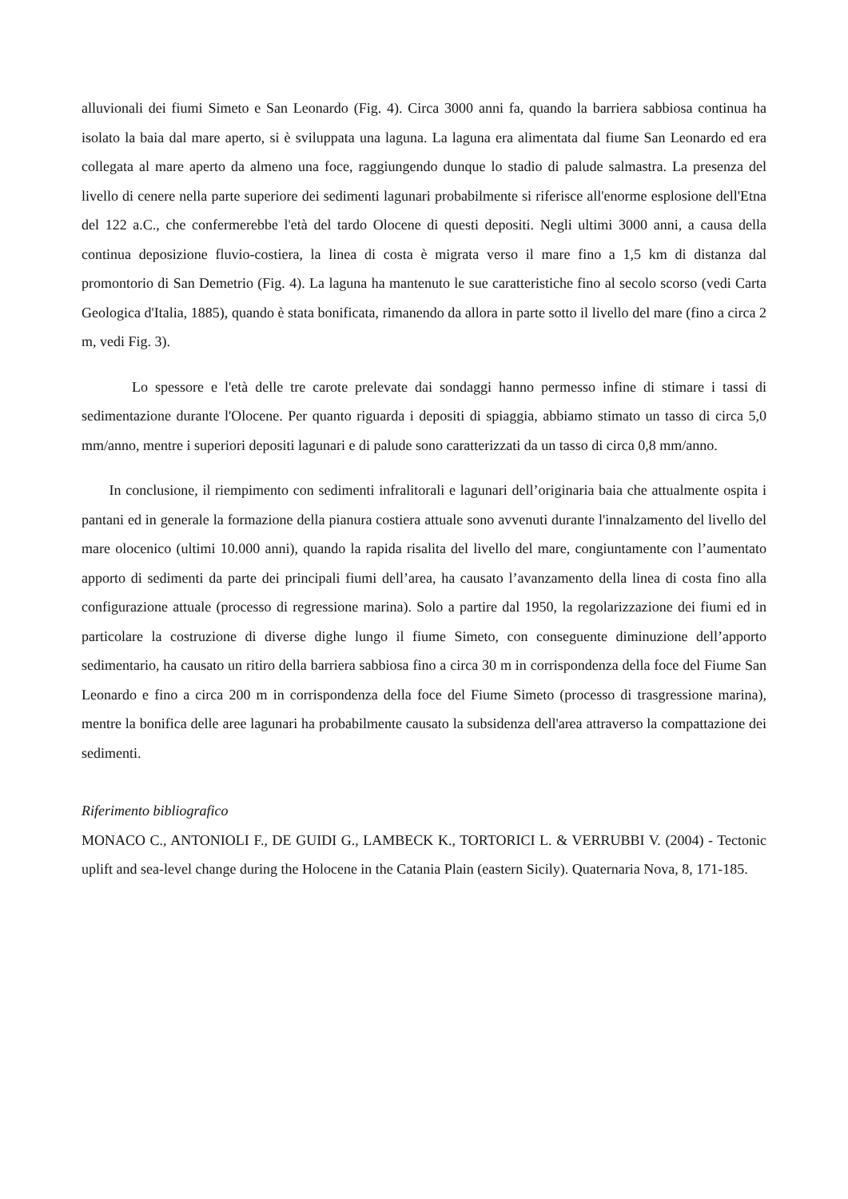alluvionali dei fiumi Simeto e San Leonardo (Fig. 4). Circa 3000 anni fa, quando la barriera sabbiosa continua ha isolato la baia dal mare aperto, si è sviluppata una laguna. La laguna era alimentata dal fiume San Leonardo ed era collegata al mare aperto da almeno una foce, raggiungendo dunque lo stadio di palude salmastra. La presenza del livello di cenere nella parte superiore dei sedimenti lagunari probabilmente si riferisce all'enorme esplosione dell'Etna del 122 a.C., che confermerebbe l'età del tardo Olocene di questi depositi. Negli ultimi 3000 anni, a causa della continua deposizione fluvio-costiera, la linea di costa è migrata verso il mare fino a 1,5 km di distanza dal promontorio di San Demetrio (Fig. 4). La laguna ha mantenuto le sue caratteristiche fino al secolo scorso (vedi Carta Geologica d'Italia, 1885), quando è stata bonificata, rimanendo da allora in parte sotto il livello del mare (fino a circa 2 m, vedi Fig. 3).
Lo spessore e l'età delle tre carote prelevate dai sondaggi hanno permesso infine di stimare i tassi di sedimentazione durante l'Olocene. Per quanto riguarda i depositi di spiaggia, abbiamo stimato un tasso di circa 5,0 mm/anno, mentre i superiori depositi lagunari e di palude sono caratterizzati da un tasso di circa 0,8 mm/anno.
In conclusione, il riempimento con sedimenti infralitorali e lagunari dell’originaria baia che attualmente ospita i pantani ed in generale la formazione della pianura costiera attuale sono avvenuti durante l'innalzamento del livello del mare olocenico (ultimi 10.000 anni), quando la rapida risalita del livello del mare, congiuntamente con l’aumentato apporto di sedimenti da parte dei principali fiumi dell’area, ha causato l’avanzamento della linea di costa fino alla configurazione attuale (processo di regressione marina). Solo a partire dal 1950, la regolarizzazione dei fiumi ed in particolare la costruzione di diverse dighe lungo il fiume Simeto, con conseguente diminuzione dell’apporto sedimentario, ha causato un ritiro della barriera sabbiosa fino a circa 30 m in corrispondenza della foce del Fiume San Leonardo e fino a circa 200 m in corrispondenza della foce del Fiume Simeto (processo di trasgressione marina), mentre la bonifica delle aree lagunari ha probabilmente causato la subsidenza dell'area attraverso la compattazione dei sedimenti.
Riferimento bibliografico
MONACO C., ANTONIOLI F., DE GUIDI G., LAMBECK K., TORTORICI L. & VERRUBBI V. (2004) - Tectonic uplift and sea-level change during the Holocene in the Catania Plain (eastern Sicily). Quaternaria Nova, 8, 171-185.